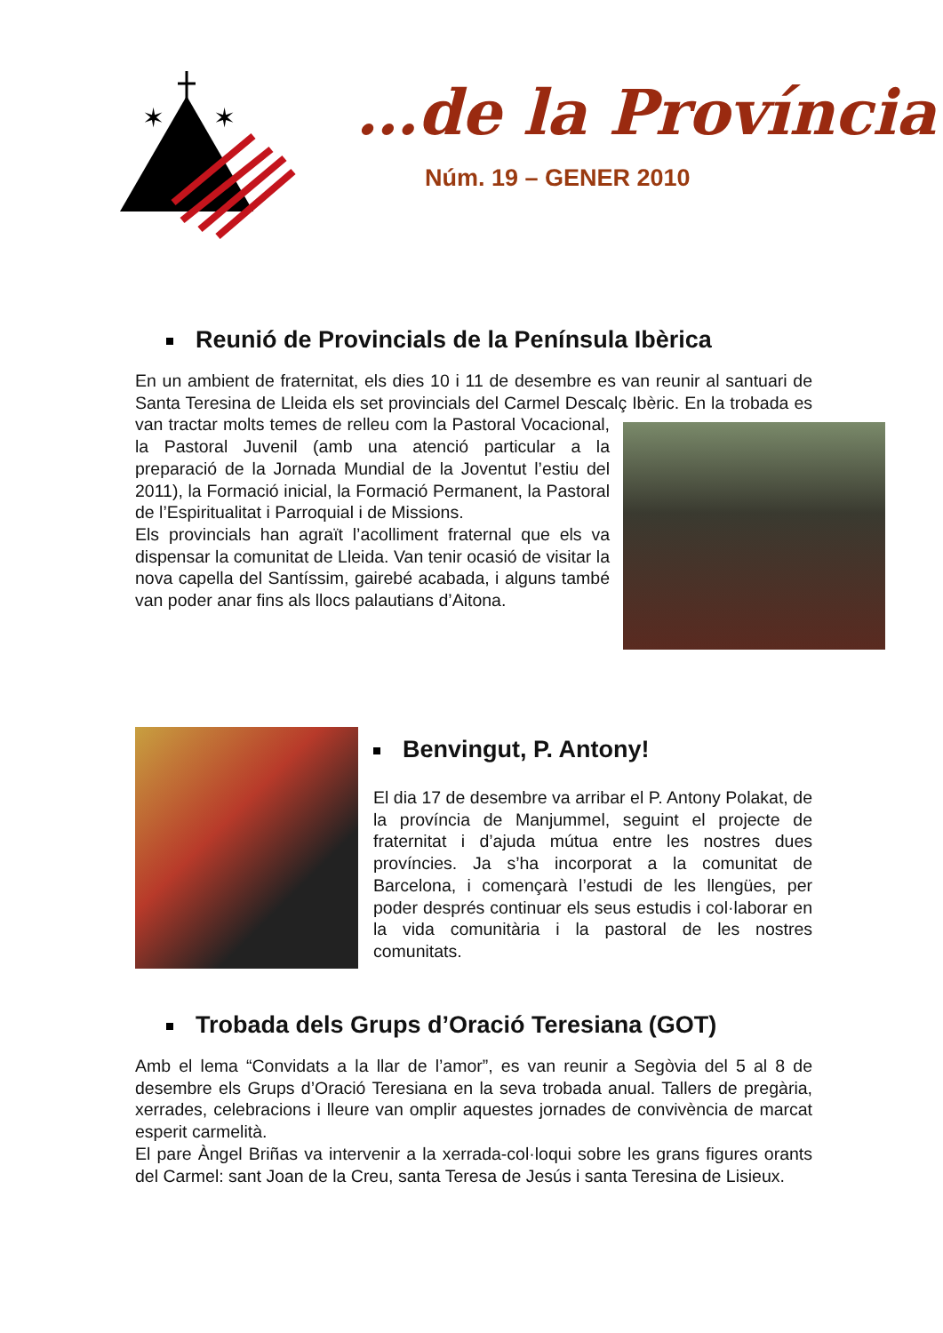✶
✶
…de la Província
Núm. 19 – GENER 2010
Reunió de Provincials de la Península Ibèrica
En un ambient de fraternitat, els dies 10 i 11 de desembre es van reunir al santuari de Santa Teresina de Lleida els set provincials del Carmel Descalç Ibèric. En la trobada es van tractar molts temes de relleu com la Pastoral Vocacional, la Pastoral Juvenil (amb una atenció particular a la preparació de la Jornada Mundial de la Joventut l’estiu del 2011), la Formació inicial, la Formació Permanent, la Pastoral de l’Espiritualitat i Parroquial i de Missions.
Els provincials han agraït l’acolliment fraternal que els va dispensar la comunitat de Lleida. Van tenir ocasió de visitar la nova capella del Santíssim, gairebé acabada, i alguns també van poder anar fins als llocs palautians d’Aitona.
Benvingut, P. Antony!
El dia 17 de desembre va arribar el P. Antony Polakat, de la província de Manjummel, seguint el projecte de fraternitat i d’ajuda mútua entre les nostres dues províncies. Ja s’ha incorporat a la comunitat de Barcelona, i començarà l’estudi de les llengües, per poder després continuar els seus estudis i col·laborar en la vida comunitària i la pastoral de les nostres comunitats.
Trobada dels Grups d’Oració Teresiana (GOT)
Amb el lema “Convidats a la llar de l’amor”, es van reunir a Segòvia del 5 al 8 de desembre els Grups d’Oració Teresiana en la seva trobada anual. Tallers de pregària, xerrades, celebracions i lleure van omplir aquestes jornades de convivència de marcat esperit carmelità.
El pare Àngel Briñas va intervenir a la xerrada-col·loqui sobre les grans figures orants del Carmel: sant Joan de la Creu, santa Teresa de Jesús i santa Teresina de Lisieux.